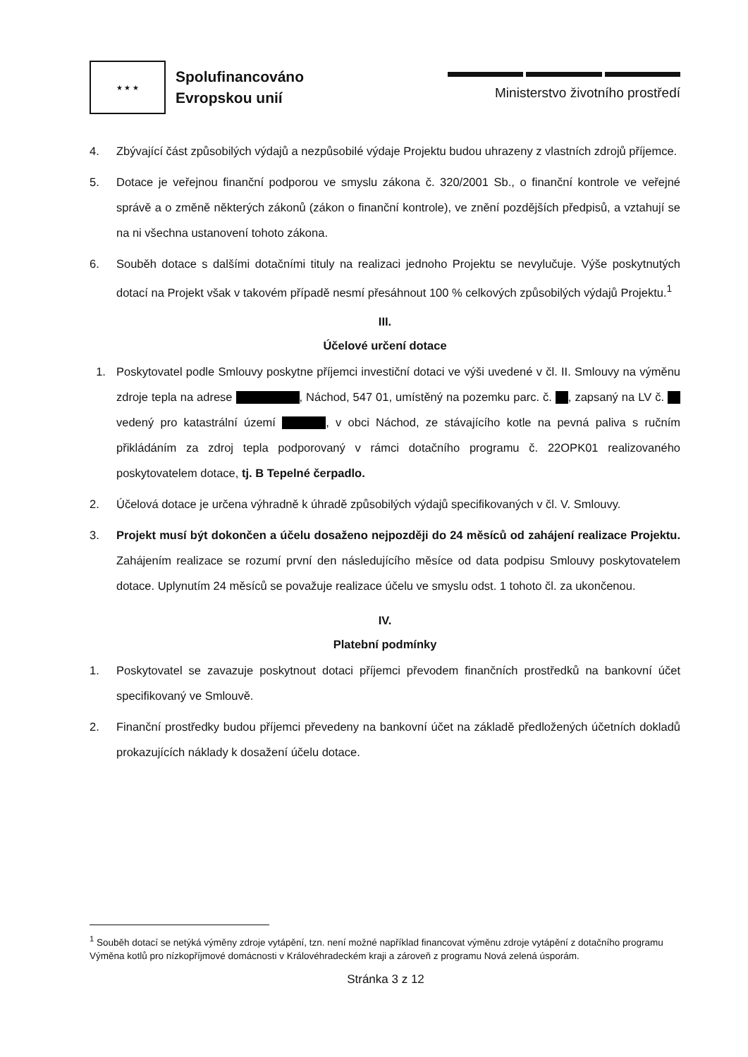★ ★ ★
Spolufinancováno
Evropskou unií
Ministerstvo životního prostředí
4. Zbývající část způsobilých výdajů a nezpůsobilé výdaje Projektu budou uhrazeny z vlastních zdrojů příjemce.
5. Dotace je veřejnou finanční podporou ve smyslu zákona č. 320/2001 Sb., o finanční kontrole ve veřejné správě a o změně některých zákonů (zákon o finanční kontrole), ve znění pozdějších předpisů, a vztahují se na ni všechna ustanovení tohoto zákona.
6. Souběh dotace s dalšími dotačními tituly na realizaci jednoho Projektu se nevylučuje. Výše poskytnutých dotací na Projekt však v takovém případě nesmí přesáhnout 100 % celkových způsobilých výdajů Projektu.<sup>1</sup>
III.
Účelové určení dotace
1. Poskytovatel podle Smlouvy poskytne příjemci investiční dotaci ve výši uvedené v čl. II. Smlouvy na výměnu zdroje tepla na adrese , Náchod, 547 01, umístěný na pozemku parc. č. , zapsaný na LV č. vedený pro katastrální území , v obci Náchod, ze stávajícího kotle na pevná paliva s ručním přikládáním za zdroj tepla podporovaný v rámci dotačního programu č. 22OPK01 realizovaného poskytovatelem dotace, tj. B Tepelné čerpadlo.
2. Účelová dotace je určena výhradně k úhradě způsobilých výdajů specifikovaných v čl. V. Smlouvy.
3. Projekt musí být dokončen a účelu dosaženo nejpozději do 24 měsíců od zahájení realizace Projektu. Zahájením realizace se rozumí první den následujícího měsíce od data podpisu Smlouvy poskytovatelem dotace. Uplynutím 24 měsíců se považuje realizace účelu ve smyslu odst. 1 tohoto čl. za ukončenou.
IV.
Platební podmínky
1. Poskytovatel se zavazuje poskytnout dotaci příjemci převodem finančních prostředků na bankovní účet specifikovaný ve Smlouvě.
2. Finanční prostředky budou příjemci převedeny na bankovní účet na základě předložených účetních dokladů prokazujících náklady k dosažení účelu dotace.
<sup>1</sup> Souběh dotací se netýká výměny zdroje vytápění, tzn. není možné například financovat výměnu zdroje vytápění z dotačního programu Výměna kotlů pro nízkopříjmové domácnosti v Královéhradeckém kraji a zároveň z programu Nová zelená úsporám.
Stránka 3 z 12